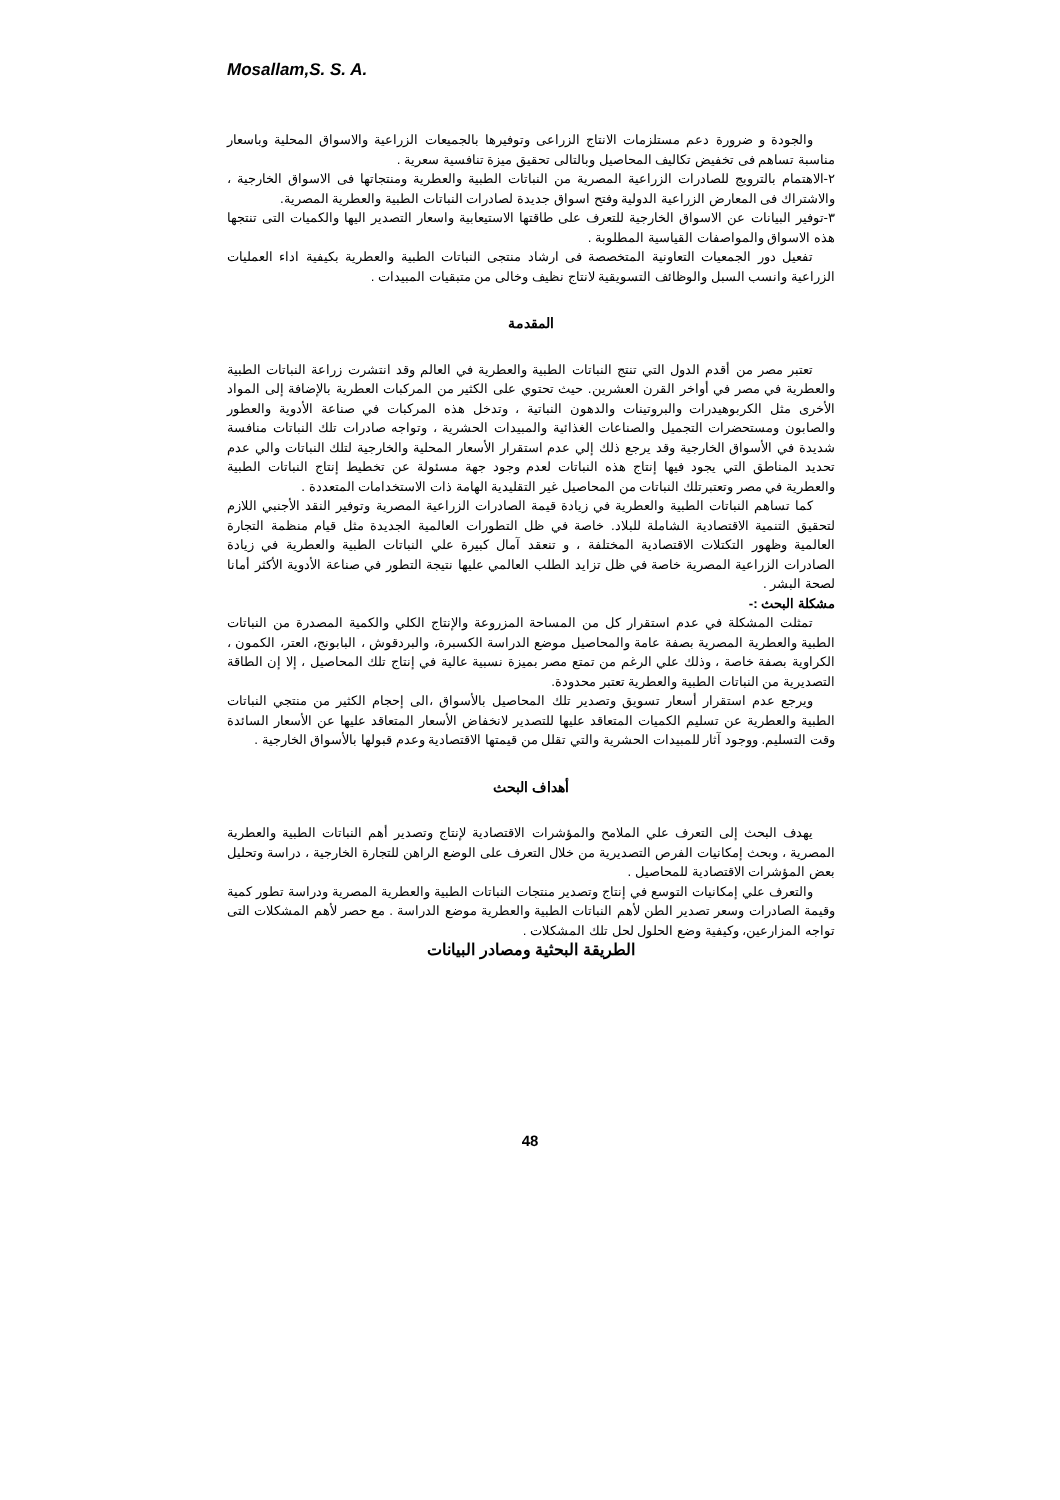Mosallam,S. S. A.
والجودة و ضرورة دعم مستلزمات الانتاج الزراعى وتوفيرها بالجميعات الزراعية والاسواق المحلية وباسعار مناسبة تساهم فى تخفيض تكاليف المحاصيل وبالتالى تحقيق ميزة تنافسية سعرية .
٢-الاهتمام بالترويج للصادرات الزراعية المصرية من النباتات الطبية والعطرية ومنتجاتها فى الاسواق الخارجية ، والاشتراك فى المعارض الزراعية الدولية وفتح اسواق جديدة لصادرات النباتات الطبية والعطرية المصرية.
٣-توفير البيانات عن الاسواق الخارجية للتعرف على طاقتها الاستيعابية واسعار التصدير اليها والكميات التى تنتجها هذه الاسواق والمواصفات القياسية المطلوبة .
تفعيل دور الجمعيات التعاونية المتخصصة فى ارشاد منتجى النباتات الطبية والعطرية بكيفية اداء العمليات الزراعية وانسب السبل والوظائف التسويقية لانتاج نظيف وخالى من متبقيات المبيدات .
المقدمة
تعتبر مصر من أقدم الدول التي تنتج النباتات الطبية والعطرية في العالم وقد انتشرت زراعة النباتات الطبية والعطرية في مصر في أواخر القرن العشرين. حيث تحتوي على الكثير من المركبات العطرية بالإضافة إلى المواد الأخرى مثل الكربوهيدرات والبروتينات والدهون النباتية ، وتدخل هذه المركبات في صناعة الأدوية والعطور والصابون ومستحضرات التجميل والصناعات الغذائية والمبيدات الحشرية ، وتواجه صادرات تلك النباتات منافسة شديدة في الأسواق الخارجية وقد يرجع ذلك إلي عدم استقرار الأسعار المحلية والخارجية لتلك النباتات والي عدم تحديد المناطق التي يجود فيها إنتاج هذه النباتات لعدم وجود جهة مسئولة عن تخطيط إنتاج النباتات الطبية والعطرية في مصر وتعتبرتلك النباتات من المحاصيل غير التقليدية الهامة ذات الاستخدامات المتعددة .
كما تساهم النباتات الطبية والعطرية في زيادة قيمة الصادرات الزراعية المصرية وتوفير النقد الأجنبي اللازم لتحقيق التنمية الاقتصادية الشاملة للبلاد. خاصة في ظل التطورات العالمية الجديدة مثل قيام منظمة التجارة العالمية وظهور التكتلات الاقتصادية المختلفة ، و تنعقد آمال كبيرة علي النباتات الطبية والعطرية في زيادة الصادرات الزراعية المصرية خاصة في ظل تزايد الطلب العالمي عليها نتيجة التطور في صناعة الأدوية الأكثر أمانا لصحة البشر .
مشكلة البحث :-
تمثلت المشكلة في عدم استقرار كل من المساحة المزروعة والإنتاج الكلي والكمية المصدرة من النباتات الطبية والعطرية المصرية بصفة عامة والمحاصيل موضع الدراسة الكسبرة، والبردقوش ، البابونج، العتر، الكمون ، الكراوية بصفة خاصة ، وذلك علي الرغم من تمتع مصر بميزة نسبية عالية في إنتاج تلك المحاصيل ، إلا إن الطاقة التصديرية من النباتات الطبية والعطرية تعتبر محدودة.
ويرجع عدم استقرار أسعار تسويق وتصدير تلك المحاصيل بالأسواق ،الى إحجام الكثير من منتجي النباتات الطبية والعطرية عن تسليم الكميات المتعاقد عليها للتصدير لانخفاض الأسعار المتعاقد عليها عن الأسعار السائدة وقت التسليم. ووجود آثار للمبيدات الحشرية والتي تقلل من قيمتها الاقتصادية وعدم قبولها بالأسواق الخارجية .
أهداف البحث
يهدف البحث إلى التعرف علي الملامح والمؤشرات الاقتصادية لإنتاج وتصدير أهم النباتات الطبية والعطرية المصرية ، وبحث إمكانيات الفرص التصديرية من خلال التعرف على الوضع الراهن للتجارة الخارجية ، دراسة وتحليل بعض المؤشرات الاقتصادية للمحاصيل .
والتعرف علي إمكانيات التوسع في إنتاج وتصدير منتجات النباتات الطبية والعطرية المصرية ودراسة تطور كمية وقيمة الصادرات وسعر تصدير الطن لأهم النباتات الطبية والعطرية موضع الدراسة . مع حصر لأهم المشكلات التى تواجه المزارعين، وكيفية وضع الحلول لحل تلك المشكلات .
الطريقة البحثية ومصادر البيانات
48